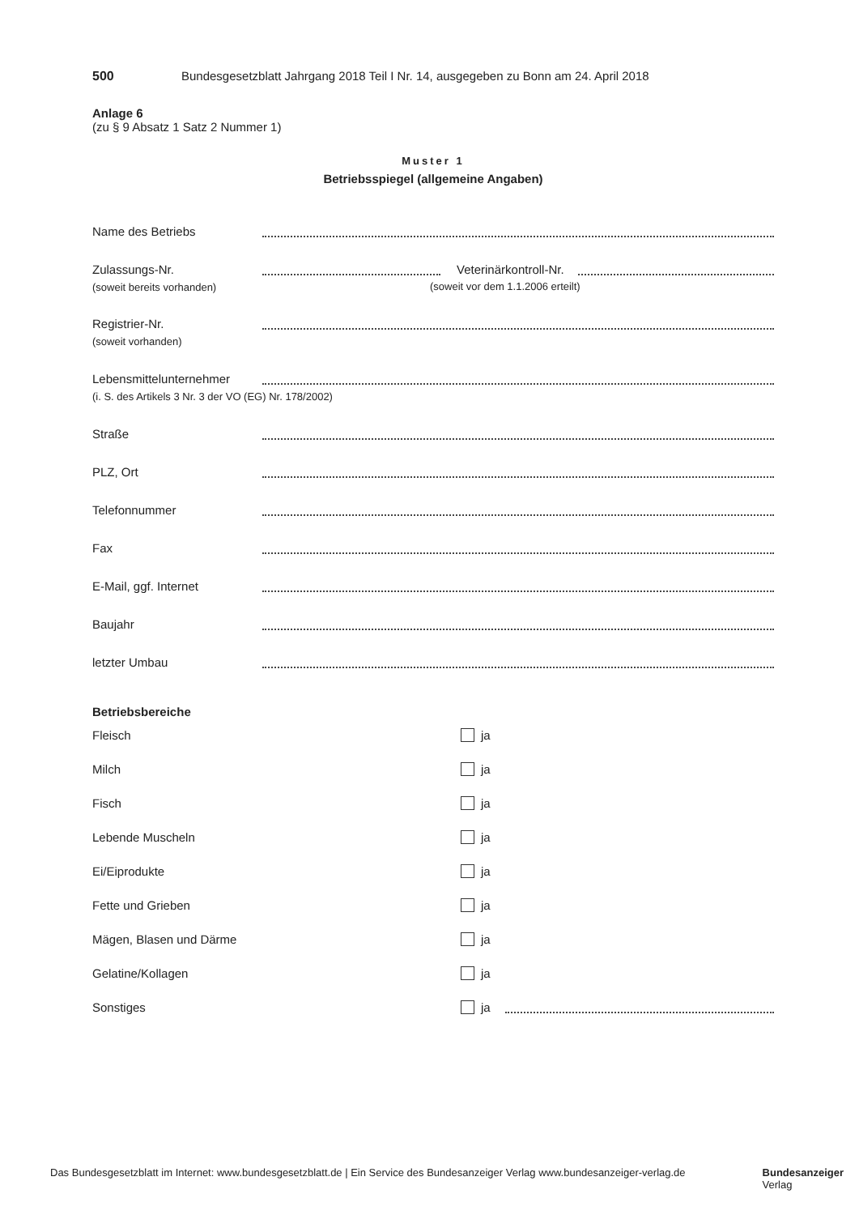500 Bundesgesetzblatt Jahrgang 2018 Teil I Nr. 14, ausgegeben zu Bonn am 24. April 2018
Anlage 6
(zu § 9 Absatz 1 Satz 2 Nummer 1)
Muster 1
Betriebsspiegel (allgemeine Angaben)
Name des Betriebs
Zulassungs-Nr.
(soweit bereits vorhanden)
Veterinärkontroll-Nr.
(soweit vor dem 1.1.2006 erteilt)
Registrier-Nr.
(soweit vorhanden)
Lebensmittelunternehmer
(i. S. des Artikels 3 Nr. 3 der VO (EG) Nr. 178/2002)
Straße
PLZ, Ort
Telefonnummer
Fax
E-Mail, ggf. Internet
Baujahr
letzter Umbau
Betriebsbereiche
Fleisch ja
Milch ja
Fisch ja
Lebende Muscheln ja
Ei/Eiprodukte ja
Fette und Grieben ja
Mägen, Blasen und Därme ja
Gelatine/Kollagen ja
Sonstiges ja
Das Bundesgesetzblatt im Internet: www.bundesgesetzblatt.de | Ein Service des Bundesanzeiger Verlag www.bundesanzeiger-verlag.de Bundesanzeiger
Verlag